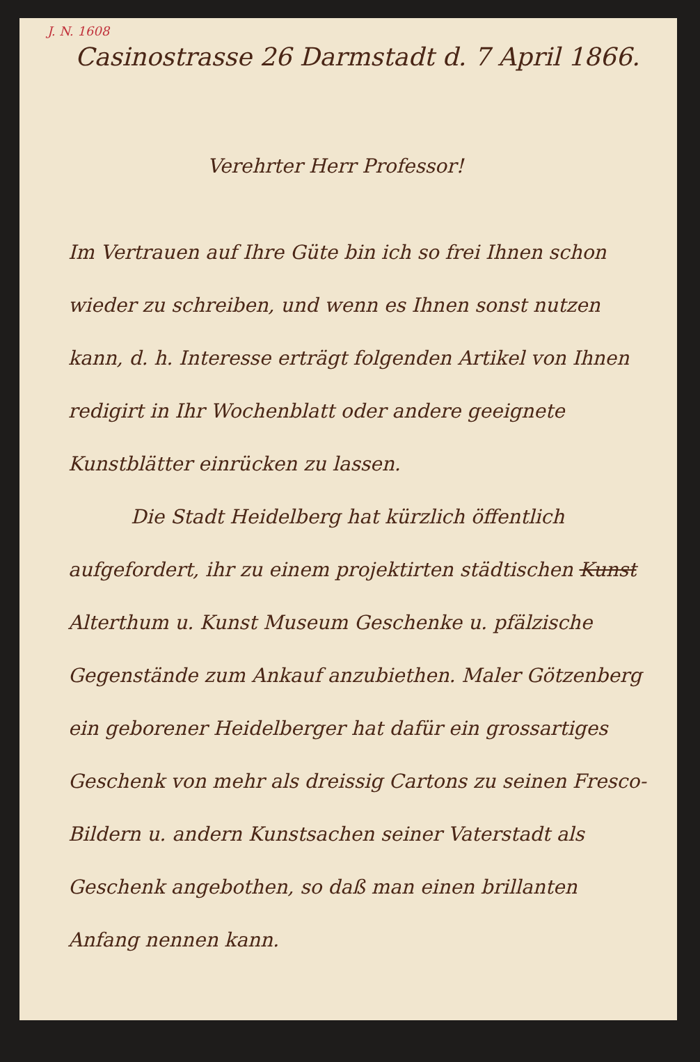J. N. 1608
Casinostrasse 26 Darmstadt d. 7 April 1866.
Verehrter Herr Professor!
Im Vertrauen auf Ihre Güte bin ich so frei Ihnen schon wieder zu schreiben, und wenn es Ihnen sonst nutzen kann, d. h. Interesse erträgt folgenden Artikel von Ihnen redigirt in Ihr Wochenblatt oder andere geeignete Kunstblätter einrücken zu lassen.
Die Stadt Heidelberg hat kürzlich öffentlich aufgefordert, ihr zu einem projektirten städtischen Kunst Alterthum u. Kunst Museum Geschenke u. pfälzische Gegenstände zum Ankauf anzubiethen. Maler Götzenberg ein geborener Heidelberger hat dafür ein grossartiges Geschenk von mehr als dreissig Cartons zu seinen Fresco-Bildern u. andern Kunstsachen seiner Vaterstadt als Geschenk angebothen, so daß man einen brillanten Anfang nennen kann.